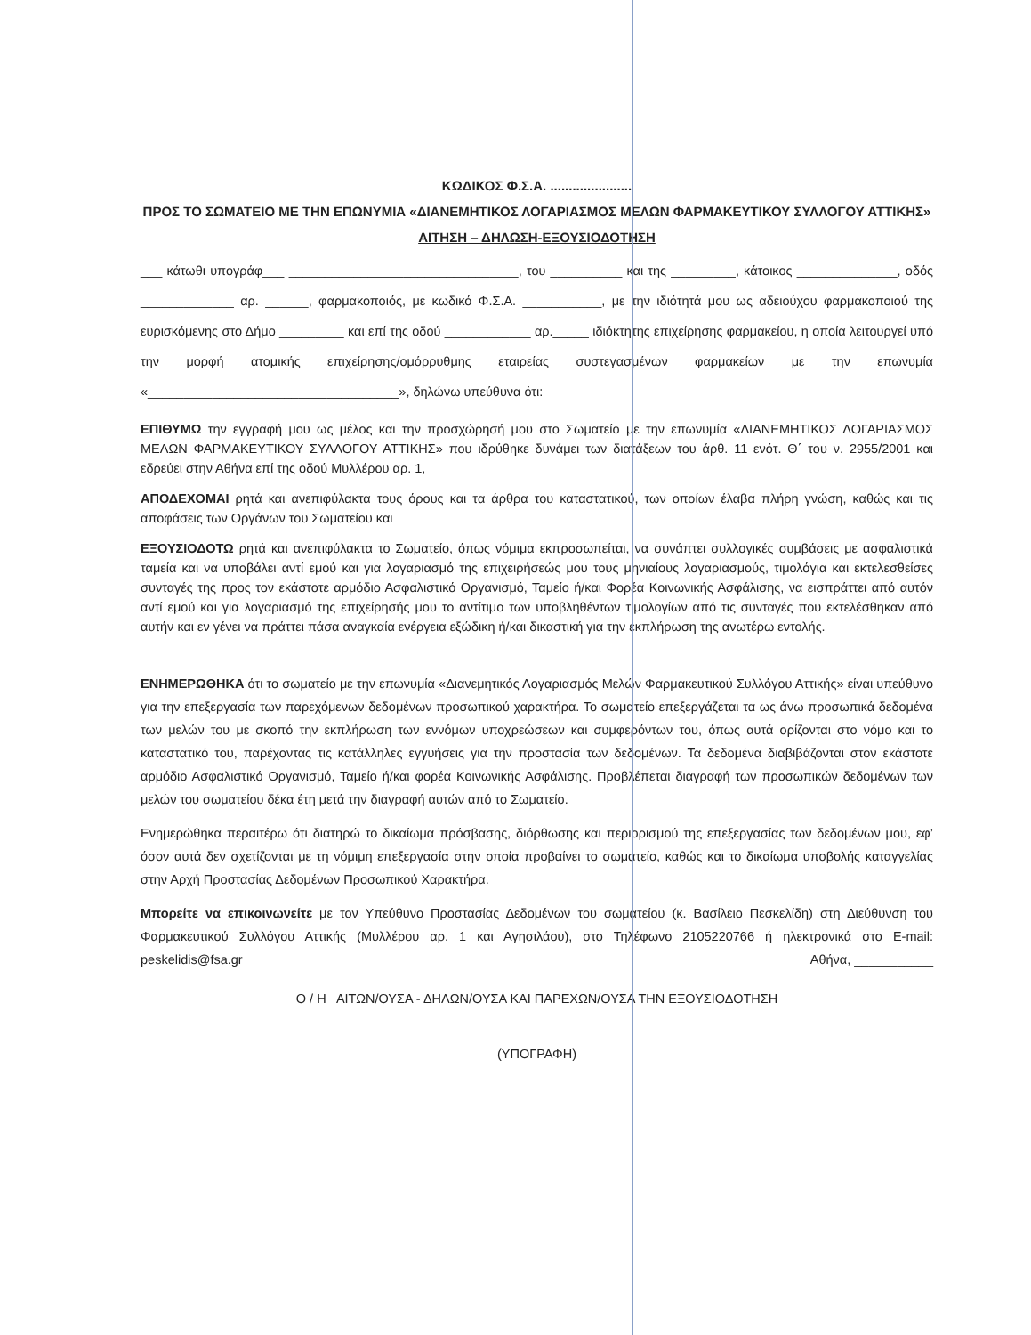ΚΩΔΙΚΟΣ Φ.Σ.Α. ......................
ΠΡΟΣ ΤΟ ΣΩΜΑΤΕΙΟ ΜΕ ΤΗΝ ΕΠΩΝΥΜΙΑ «ΔΙΑΝΕΜΗΤΙΚΟΣ ΛΟΓΑΡΙΑΣΜΟΣ ΜΕΛΩΝ ΦΑΡΜΑΚΕΥΤΙΚΟΥ ΣΥΛΛΟΓΟΥ ΑΤΤΙΚΗΣ»
ΑΙΤΗΣΗ – ΔΗΛΩΣΗ-ΕΞΟΥΣΙΟΔΟΤΗΣΗ
___ κάτωθι υπογράφ___ ________________________________, του __________ και της _________, κάτοικος ______________, οδός _____________ αρ. ______, φαρμακοποιός, με κωδικό Φ.Σ.Α. ___________, με την ιδιότητά μου ως αδειούχου φαρμακοποιού της ευρισκόμενης στο Δήμο _________ και επί της οδού ____________ αρ._____ ιδιόκτητης επιχείρησης φαρμακείου, η οποία λειτουργεί υπό την μορφή ατομικής επιχείρησης/ομόρρυθμης εταιρείας συστεγασμένων φαρμακείων με την επωνυμία «___________________________________», δηλώνω υπεύθυνα ότι:
ΕΠΙΘΥΜΩ την εγγραφή μου ως μέλος και την προσχώρησή μου στο Σωματείο με την επωνυμία «ΔΙΑΝΕΜΗΤΙΚΟΣ ΛΟΓΑΡΙΑΣΜΟΣ ΜΕΛΩΝ ΦΑΡΜΑΚΕΥΤΙΚΟΥ ΣΥΛΛΟΓΟΥ ΑΤΤΙΚΗΣ» που ιδρύθηκε δυνάμει των διατάξεων του άρθ. 11 ενότ. Θ΄ του ν. 2955/2001 και εδρεύει στην Αθήνα επί της οδού Μυλλέρου αρ. 1,
ΑΠΟΔΕΧΟΜΑΙ ρητά και ανεπιφύλακτα τους όρους και τα άρθρα του καταστατικού, των οποίων έλαβα πλήρη γνώση, καθώς και τις αποφάσεις των Οργάνων του Σωματείου και
ΕΞΟΥΣΙΟΔΟΤΩ ρητά και ανεπιφύλακτα το Σωματείο, όπως νόμιμα εκπροσωπείται, να συνάπτει συλλογικές συμβάσεις με ασφαλιστικά ταμεία και να υποβάλει αντί εμού και για λογαριασμό της επιχειρήσεώς μου τους μηνιαίους λογαριασμούς, τιμολόγια και εκτελεσθείσες συνταγές της προς τον εκάστοτε αρμόδιο Ασφαλιστικό Οργανισμό, Ταμείο ή/και Φορέα Κοινωνικής Ασφάλισης, να εισπράττει από αυτόν αντί εμού και για λογαριασμό της επιχείρησής μου το αντίτιμο των υποβληθέντων τιμολογίων από τις συνταγές που εκτελέσθηκαν από αυτήν και εν γένει να πράττει πάσα αναγκαία ενέργεια εξώδικη ή/και δικαστική για την εκπλήρωση της ανωτέρω εντολής.
ΕΝΗΜΕΡΩΘΗΚΑ ότι το σωματείο με την επωνυμία «Διανεμητικός Λογαριασμός Μελών Φαρμακευτικού Συλλόγου Αττικής» είναι υπεύθυνο για την επεξεργασία των παρεχόμενων δεδομένων προσωπικού χαρακτήρα. Το σωματείο επεξεργάζεται τα ως άνω προσωπικά δεδομένα των μελών του με σκοπό την εκπλήρωση των εννόμων υποχρεώσεων και συμφερόντων του, όπως αυτά ορίζονται στο νόμο και το καταστατικό του, παρέχοντας τις κατάλληλες εγγυήσεις για την προστασία των δεδομένων. Τα δεδομένα διαβιβάζονται στον εκάστοτε αρμόδιο Ασφαλιστικό Οργανισμό, Ταμείο ή/και φορέα Κοινωνικής Ασφάλισης. Προβλέπεται διαγραφή των προσωπικών δεδομένων των μελών του σωματείου δέκα έτη μετά την διαγραφή αυτών από το Σωματείο.
Ενημερώθηκα περαιτέρω ότι διατηρώ το δικαίωμα πρόσβασης, διόρθωσης και περιορισμού της επεξεργασίας των δεδομένων μου, εφ’ όσον αυτά δεν σχετίζονται με τη νόμιμη επεξεργασία στην οποία προβαίνει το σωματείο, καθώς και το δικαίωμα υποβολής καταγγελίας στην Αρχή Προστασίας Δεδομένων Προσωπικού Χαρακτήρα.
Μπορείτε να επικοινωνείτε με τον Υπεύθυνο Προστασίας Δεδομένων του σωματείου (κ. Βασίλειο Πεσκελίδη) στη Διεύθυνση του Φαρμακευτικού Συλλόγου Αττικής (Μυλλέρου αρ. 1 και Αγησιλάου), στο Τηλέφωνο 2105220766 ή ηλεκτρονικά στο E-mail: peskelidis@fsa.gr Αθήνα, ___________
Ο / Η ΑΙΤΩΝ/ΟΥΣΑ - ΔΗΛΩΝ/ΟΥΣΑ ΚΑΙ ΠΑΡΕΧΩΝ/ΟΥΣΑ ΤΗΝ ΕΞΟΥΣΙΟΔΟΤΗΣΗ
(ΥΠΟΓΡΑΦΗ)